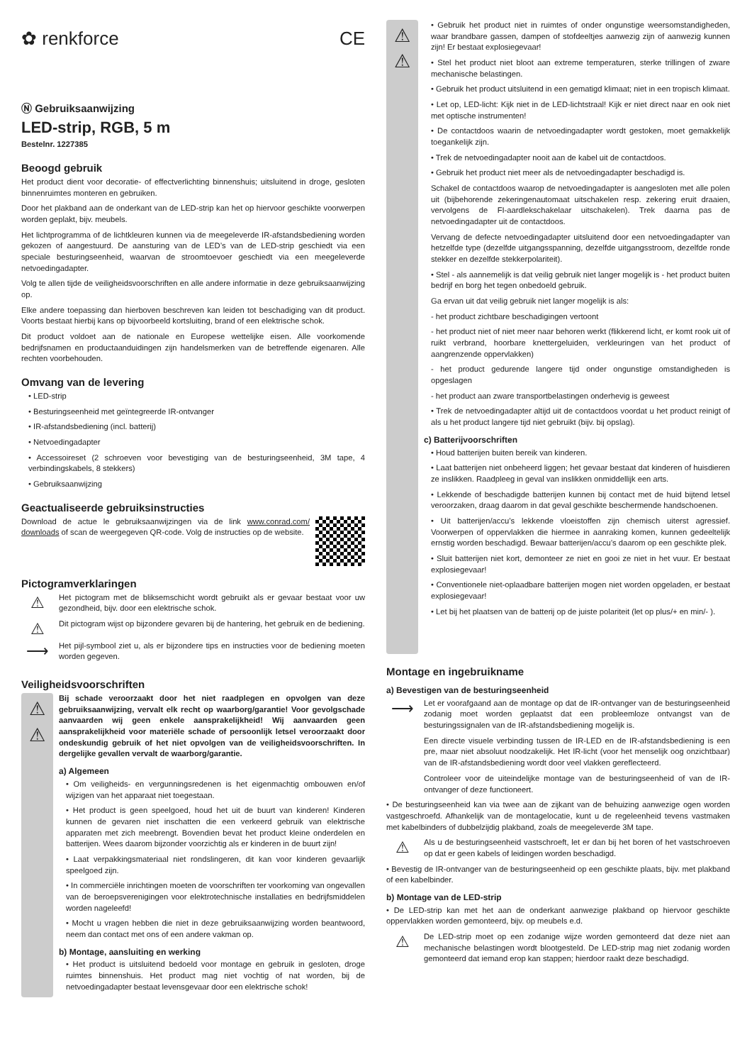✿ renkforce CE
Ⓝ Gebruiksaanwijzing
LED-strip, RGB, 5 m
Bestelnr. 1227385
Beoogd gebruik
Het product dient voor decoratie- of effectverlichting binnenshuis; uitsluitend in droge, gesloten binnenruimtes monteren en gebruiken.
Door het plakband aan de onderkant van de LED-strip kan het op hiervoor geschikte voorwerpen worden geplakt, bijv. meubels.
Het lichtprogramma of de lichtkleuren kunnen via de meegeleverde IR-afstandsbediening worden gekozen of aangestuurd. De aansturing van de LED’s van de LED-strip geschiedt via een speciale besturingseenheid, waarvan de stroomtoevoer geschiedt via een meegeleverde netvoedingadapter.
Volg te allen tijde de veiligheidsvoorschriften en alle andere informatie in deze gebruiksaanwijzing op.
Elke andere toepassing dan hierboven beschreven kan leiden tot beschadiging van dit product. Voorts bestaat hierbij kans op bijvoorbeeld kortsluiting, brand of een elektrische schok.
Dit product voldoet aan de nationale en Europese wettelijke eisen. Alle voorkomende bedrijfsnamen en productaanduidingen zijn handelsmerken van de betreffende eigenaren. Alle rechten voorbehouden.
Omvang van de levering
• LED-strip
• Besturingseenheid met geïntegreerde IR-ontvanger
• IR-afstandsbediening (incl. batterij)
• Netvoedingadapter
• Accessoireset (2 schroeven voor bevestiging van de besturingseenheid, 3M tape, 4 verbindingskabels, 8 stekkers)
• Gebruiksaanwijzing
Geactualiseerde gebruiksinstructies
Download de actue le gebruiksaanwijzingen via de link www.conrad.com/ downloads of scan de weergegeven QR-code. Volg de instructies op de website.
Pictogramverklaringen
⚠
Het pictogram met de bliksemschicht wordt gebruikt als er gevaar bestaat voor uw gezondheid, bijv. door een elektrische schok.
⚠
Dit pictogram wijst op bijzondere gevaren bij de hantering, het gebruik en de bediening.
⟶
Het pijl-symbool ziet u, als er bijzondere tips en instructies voor de bediening moeten worden gegeven.
Veiligheidsvoorschriften
⚠
⚠
Bij schade veroorzaakt door het niet raadplegen en opvolgen van deze gebruiksaanwijzing, vervalt elk recht op waarborg/garantie! Voor gevolgschade aanvaarden wij geen enkele aansprakelijkheid! Wij aanvaarden geen aansprakelijkheid voor materiële schade of persoonlijk letsel veroorzaakt door ondeskundig gebruik of het niet opvolgen van de veiligheidsvoorschriften. In dergelijke gevallen vervalt de waarborg/garantie.
a) Algemeen
• Om veiligheids- en vergunningsredenen is het eigenmachtig ombouwen en/of wijzigen van het apparaat niet toegestaan.
• Het product is geen speelgoed, houd het uit de buurt van kinderen! Kinderen kunnen de gevaren niet inschatten die een verkeerd gebruik van elektrische apparaten met zich meebrengt. Bovendien bevat het product kleine onderdelen en batterijen. Wees daarom bijzonder voorzichtig als er kinderen in de buurt zijn!
• Laat verpakkingsmateriaal niet rondslingeren, dit kan voor kinderen gevaarlijk speelgoed zijn.
• In commerciële inrichtingen moeten de voorschriften ter voorkoming van ongevallen van de beroepsverenigingen voor elektrotechnische installaties en bedrijfsmiddelen worden nageleefd!
• Mocht u vragen hebben die niet in deze gebruiksaanwijzing worden beantwoord, neem dan contact met ons of een andere vakman op.
b) Montage, aansluiting en werking
• Het product is uitsluitend bedoeld voor montage en gebruik in gesloten, droge ruimtes binnenshuis. Het product mag niet vochtig of nat worden, bij de netvoedingadapter bestaat levensgevaar door een elektrische schok!
⚠
⚠
• Gebruik het product niet in ruimtes of onder ongunstige weersomstandigheden, waar brandbare gassen, dampen of stofdeeltjes aanwezig zijn of aanwezig kunnen zijn! Er bestaat explosiegevaar!
• Stel het product niet bloot aan extreme temperaturen, sterke trillingen of zware mechanische belastingen.
• Gebruik het product uitsluitend in een gematigd klimaat; niet in een tropisch klimaat.
• Let op, LED-licht: Kijk niet in de LED-lichtstraal! Kijk er niet direct naar en ook niet met optische instrumenten!
• De contactdoos waarin de netvoedingadapter wordt gestoken, moet gemakkelijk toegankelijk zijn.
• Trek de netvoedingadapter nooit aan de kabel uit de contactdoos.
• Gebruik het product niet meer als de netvoedingadapter beschadigd is.
Schakel de contactdoos waarop de netvoedingadapter is aangesloten met alle polen uit (bijbehorende zekeringenautomaat uitschakelen resp. zekering eruit draaien, vervolgens de FI-aardlekschakelaar uitschakelen). Trek daarna pas de netvoedingadapter uit de contactdoos.
Vervang de defecte netvoedingadapter uitsluitend door een netvoedingadapter van hetzelfde type (dezelfde uitgangsspanning, dezelfde uitgangsstroom, dezelfde ronde stekker en dezelfde stekkerpolariteit).
• Stel - als aannemelijk is dat veilig gebruik niet langer mogelijk is - het product buiten bedrijf en borg het tegen onbedoeld gebruik.
Ga ervan uit dat veilig gebruik niet langer mogelijk is als:
- het product zichtbare beschadigingen vertoont
- het product niet of niet meer naar behoren werkt (flikkerend licht, er komt rook uit of ruikt verbrand, hoorbare knettergeluiden, verkleuringen van het product of aangrenzende oppervlakken)
- het product gedurende langere tijd onder ongunstige omstandigheden is opgeslagen
- het product aan zware transportbelastingen onderhevig is geweest
• Trek de netvoedingadapter altijd uit de contactdoos voordat u het product reinigt of als u het product langere tijd niet gebruikt (bijv. bij opslag).
c) Batterijvoorschriften
• Houd batterijen buiten bereik van kinderen.
• Laat batterijen niet onbeheerd liggen; het gevaar bestaat dat kinderen of huisdieren ze inslikken. Raadpleeg in geval van inslikken onmiddellijk een arts.
• Lekkende of beschadigde batterijen kunnen bij contact met de huid bijtend letsel veroorzaken, draag daarom in dat geval geschikte beschermende handschoenen.
• Uit batterijen/accu’s lekkende vloeistoffen zijn chemisch uiterst agressief. Voorwerpen of oppervlakken die hiermee in aanraking komen, kunnen gedeeltelijk ernstig worden beschadigd. Bewaar batterijen/accu’s daarom op een geschikte plek.
• Sluit batterijen niet kort, demonteer ze niet en gooi ze niet in het vuur. Er bestaat explosiegevaar!
• Conventionele niet-oplaadbare batterijen mogen niet worden opgeladen, er bestaat explosiegevaar!
• Let bij het plaatsen van de batterij op de juiste polariteit (let op plus/+ en min/- ).
Montage en ingebruikname
a) Bevestigen van de besturingseenheid
⟶
Let er voorafgaand aan de montage op dat de IR-ontvanger van de besturingseenheid zodanig moet worden geplaatst dat een probleemloze ontvangst van de besturingssignalen van de IR-afstandsbediening mogelijk is.
Een directe visuele verbinding tussen de IR-LED en de IR-afstandsbediening is een pre, maar niet absoluut noodzakelijk. Het IR-licht (voor het menselijk oog onzichtbaar) van de IR-afstandsbediening wordt door veel vlakken gereflecteerd.
Controleer voor de uiteindelijke montage van de besturingseenheid of van de IR-ontvanger of deze functioneert.
• De besturingseenheid kan via twee aan de zijkant van de behuizing aanwezige ogen worden vastgeschroefd. Afhankelijk van de montagelocatie, kunt u de regeleenheid tevens vastmaken met kabelbinders of dubbelzijdig plakband, zoals de meegeleverde 3M tape.
⚠
Als u de besturingseenheid vastschroeft, let er dan bij het boren of het vastschroeven op dat er geen kabels of leidingen worden beschadigd.
• Bevestig de IR-ontvanger van de besturingseenheid op een geschikte plaats, bijv. met plakband of een kabelbinder.
b) Montage van de LED-strip
• De LED-strip kan met het aan de onderkant aanwezige plakband op hiervoor geschikte oppervlakken worden gemonteerd, bijv. op meubels e.d.
⚠
De LED-strip moet op een zodanige wijze worden gemonteerd dat deze niet aan mechanische belastingen wordt blootgesteld. De LED-strip mag niet zodanig worden gemonteerd dat iemand erop kan stappen; hierdoor raakt deze beschadigd.